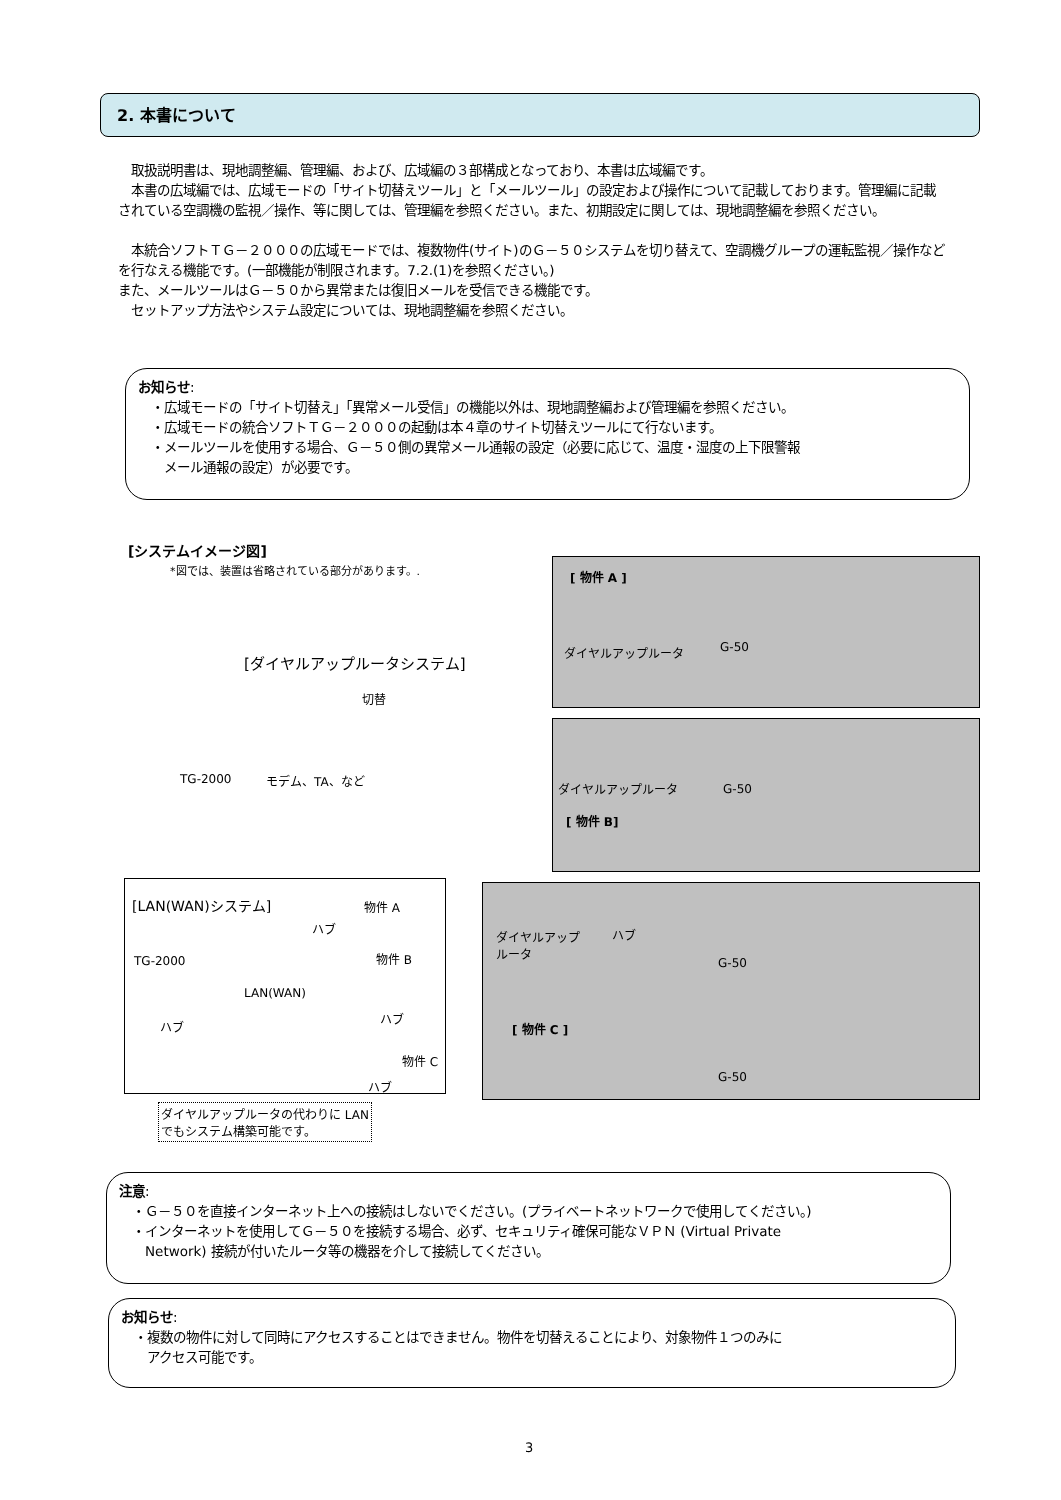2. 本書について
　取扱説明書は、現地調整編、管理編、および、広域編の３部構成となっており、本書は広域編です。
　本書の広域編では、広域モードの「サイト切替えツール」と「メールツール」の設定および操作について記載しております。管理編に記載されている空調機の監視／操作、等に関しては、管理編を参照ください。また、初期設定に関しては、現地調整編を参照ください。
　本統合ソフトＴＧ－２０００の広域モードでは、複数物件(サイト)のＧ－５０システムを切り替えて、空調機グループの運転監視／操作などを行なえる機能です。(一部機能が制限されます。7.2.(1)を参照ください。)
また、メールツールはＧ－５０から異常または復旧メールを受信できる機能です。
　セットアップ方法やシステム設定については、現地調整編を参照ください。
お知らせ:
　・広域モードの「サイト切替え」「異常メール受信」の機能以外は、現地調整編および管理編を参照ください。
　・広域モードの統合ソフトＴＧ－２０００の起動は本４章のサイト切替えツールにて行ないます。
　・メールツールを使用する場合、Ｇ－５０側の異常メール通報の設定（必要に応じて、温度・湿度の上下限警報
　　メール通報の設定）が必要です。
[システムイメージ図]
*図では、装置は省略されている部分があります。.
[ 物件 A ]
ダイヤルアップルータ G-50
[ダイヤルアップルータシステム]
切替
TG-2000 モデム、TA、など
ダイヤルアップルータ G-50
[ 物件 B]
[LAN(WAN)システム] 物件 A
ハブ
TG-2000 物件 B
LAN(WAN)
ハブ
ハブ
物件 C
ハブ
ダイヤルアップ
ルータ
ハブ
G-50
[ 物件 C ]
G-50
ダイヤルアップルータの代わりに LAN
でもシステム構築可能です。
注意:
　・Ｇ－５０を直接インターネット上への接続はしないでください。(プライベートネットワークで使用してください。)
　・インターネットを使用してＧ－５０を接続する場合、必ず、セキュリティ確保可能なＶＰＮ (Virtual Private
　　Network) 接続が付いたルータ等の機器を介して接続してください。
お知らせ:
　・複数の物件に対して同時にアクセスすることはできません。物件を切替えることにより、対象物件１つのみに
　　アクセス可能です。
3